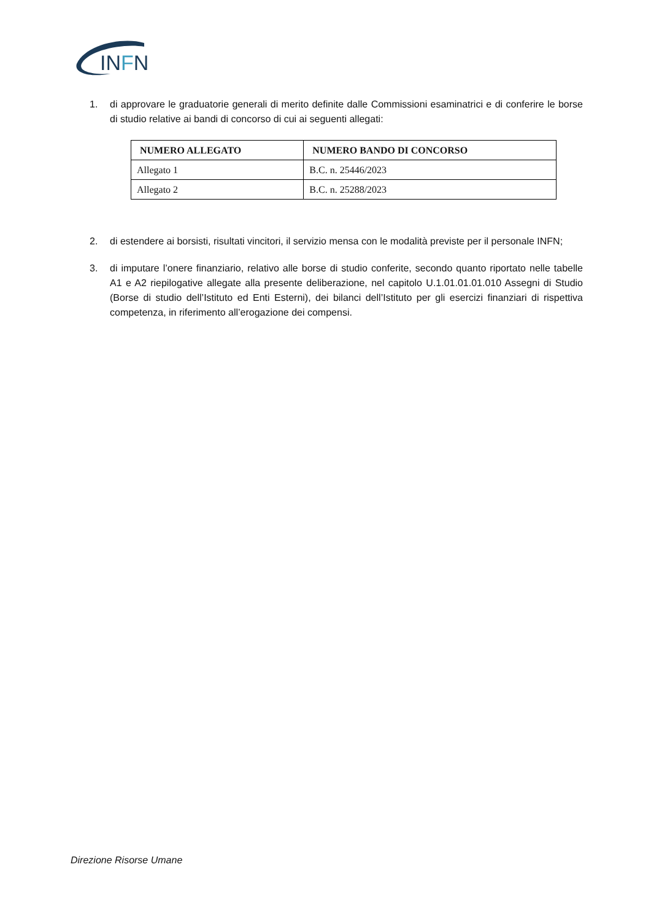INFN
1. di approvare le graduatorie generali di merito definite dalle Commissioni esaminatrici e di conferire le borse di studio relative ai bandi di concorso di cui ai seguenti allegati:
| NUMERO ALLEGATO | NUMERO BANDO DI CONCORSO |
| --- | --- |
| Allegato 1 | B.C. n. 25446/2023 |
| Allegato 2 | B.C. n. 25288/2023 |
2. di estendere ai borsisti, risultati vincitori, il servizio mensa con le modalità previste per il personale INFN;
3. di imputare l’onere finanziario, relativo alle borse di studio conferite, secondo quanto riportato nelle tabelle A1 e A2 riepilogative allegate alla presente deliberazione, nel capitolo U.1.01.01.01.010 Assegni di Studio (Borse di studio dell’Istituto ed Enti Esterni), dei bilanci dell’Istituto per gli esercizi finanziari di rispettiva competenza, in riferimento all’erogazione dei compensi.
Direzione Risorse Umane